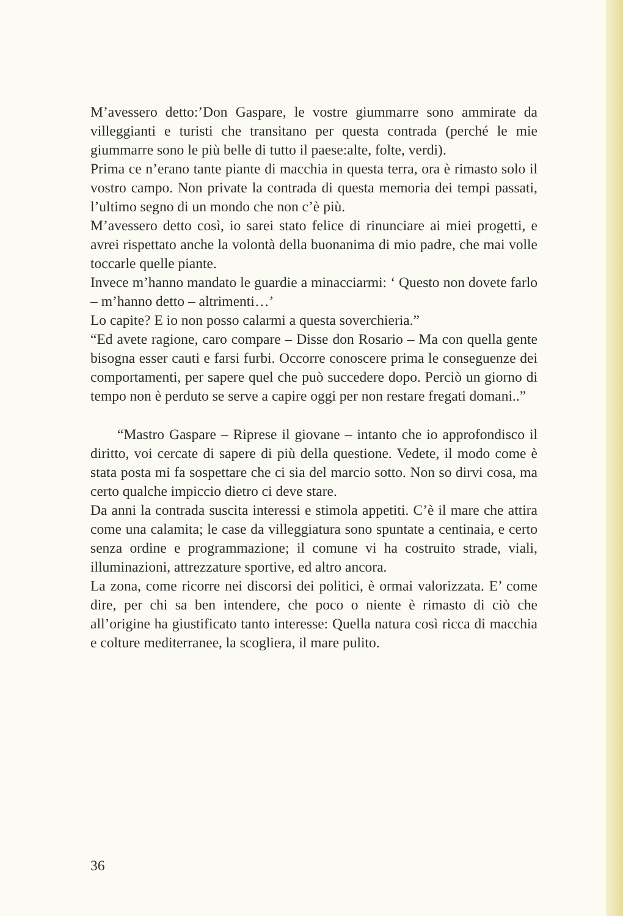M’avessero detto:’Don Gaspare, le vostre giummarre sono ammirate da villeggianti e turisti che transitano per questa contrada (perché le mie giummarre sono le più belle di tutto il paese:alte, folte, verdi).
Prima ce n’erano tante piante di macchia in questa terra, ora è rimasto solo il vostro campo. Non private la contrada di questa memoria dei tempi passati, l’ultimo segno di un mondo che non c’è più.
M’avessero detto così, io sarei stato felice di rinunciare ai miei progetti, e avrei rispettato anche la volontà della buonanima di mio padre, che mai volle toccarle quelle piante.
Invece m’hanno mandato le guardie a minacciarmi: ‘ Questo non dovete farlo – m’hanno detto – altrimenti…’
Lo capite? E io non posso calarmi a questa soverchieria.”
“Ed avete ragione, caro compare – Disse don Rosario – Ma con quella gente bisogna esser cauti e farsi furbi. Occorre conoscere prima le conseguenze dei comportamenti, per sapere quel che può succedere dopo. Perciò un giorno di tempo non è perduto se serve a capire oggi per non restare fregati domani..”
“Mastro Gaspare – Riprese il giovane – intanto che io approfondisco il diritto, voi cercate di sapere di più della questione. Vedete, il modo come è stata posta mi fa sospettare che ci sia del marcio sotto. Non so dirvi cosa, ma certo qualche impiccio dietro ci deve stare.
Da anni la contrada suscita interessi e stimola appetiti. C’è il mare che attira come una calamita; le case da villeggiatura sono spuntate a centinaia, e certo senza ordine e programmazione; il comune vi ha costruito strade, viali, illuminazioni, attrezzature sportive, ed altro ancora.
La zona, come ricorre nei discorsi dei politici, è ormai valorizzata. E’ come dire, per chi sa ben intendere, che poco o niente è rimasto di ciò che all’origine ha giustificato tanto interesse: Quella natura così ricca di macchia e colture mediterranee, la scogliera, il mare pulito.
36